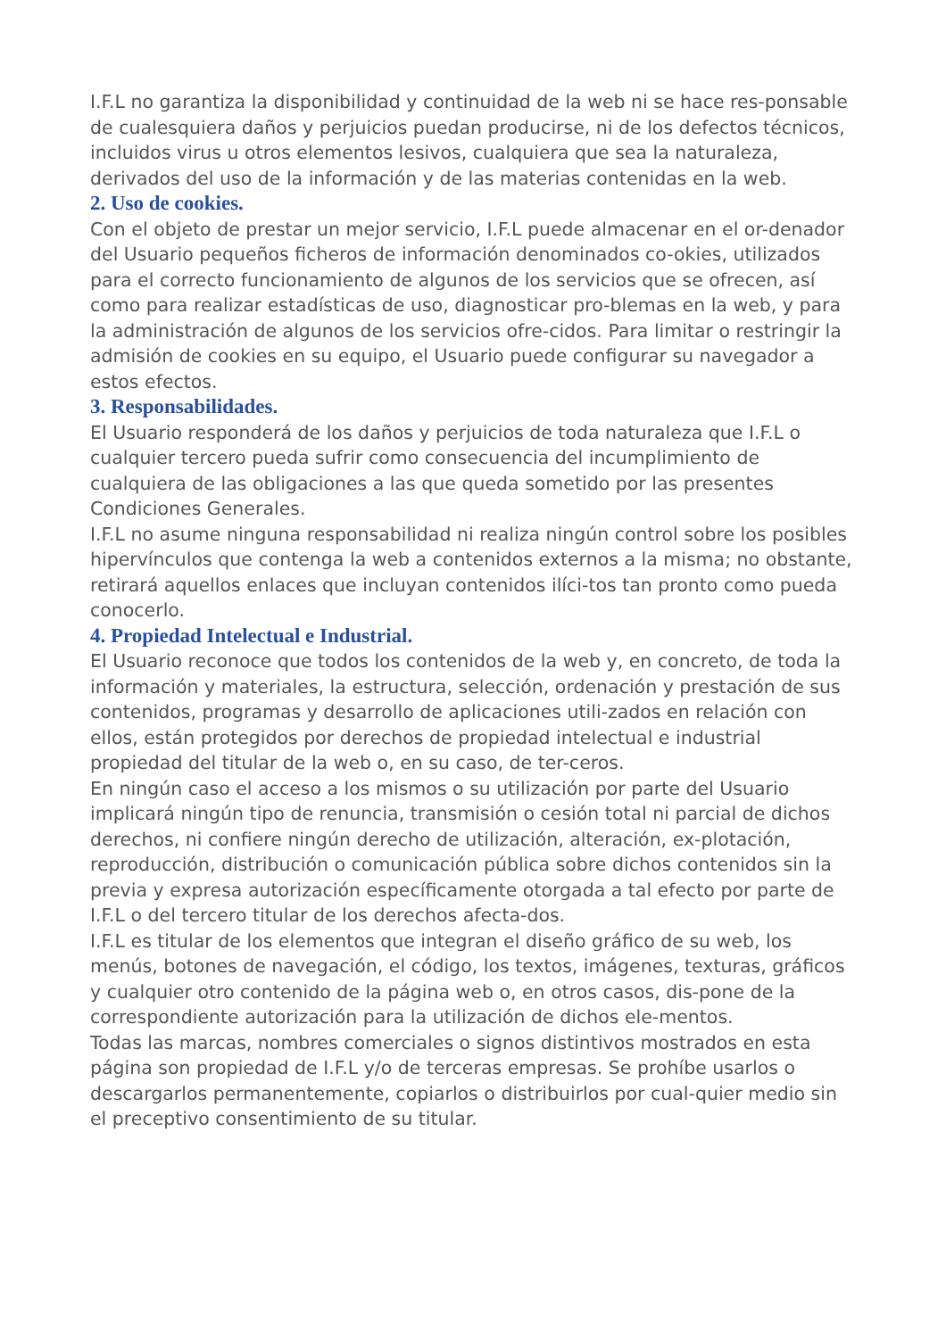I.F.L no garantiza la disponibilidad y continuidad de la web ni se hace res-ponsable de cualesquiera daños y perjuicios puedan producirse, ni de los defectos técnicos, incluidos virus u otros elementos lesivos, cualquiera que sea la naturaleza, derivados del uso de la información y de las materias contenidas en la web.
2. Uso de cookies.
Con el objeto de prestar un mejor servicio, I.F.L puede almacenar en el or-denador del Usuario pequeños ficheros de información denominados co-okies, utilizados para el correcto funcionamiento de algunos de los servicios que se ofrecen, así como para realizar estadísticas de uso, diagnosticar pro-blemas en la web, y para la administración de algunos de los servicios ofre-cidos. Para limitar o restringir la admisión de cookies en su equipo, el Usuario puede configurar su navegador a estos efectos.
3. Responsabilidades.
El Usuario responderá de los daños y perjuicios de toda naturaleza que I.F.L o cualquier tercero pueda sufrir como consecuencia del incumplimiento de cualquiera de las obligaciones a las que queda sometido por las presentes Condiciones Generales.
I.F.L no asume ninguna responsabilidad ni realiza ningún control sobre los posibles hipervínculos que contenga la web a contenidos externos a la misma; no obstante, retirará aquellos enlaces que incluyan contenidos ilíci-tos tan pronto como pueda conocerlo.
4. Propiedad Intelectual e Industrial.
El Usuario reconoce que todos los contenidos de la web y, en concreto, de toda la información y materiales, la estructura, selección, ordenación y prestación de sus contenidos, programas y desarrollo de aplicaciones utili-zados en relación con ellos, están protegidos por derechos de propiedad intelectual e industrial propiedad del titular de la web o, en su caso, de ter-ceros.
En ningún caso el acceso a los mismos o su utilización por parte del Usuario implicará ningún tipo de renuncia, transmisión o cesión total ni parcial de dichos derechos, ni confiere ningún derecho de utilización, alteración, ex-plotación, reproducción, distribución o comunicación pública sobre dichos contenidos sin la previa y expresa autorización específicamente otorgada a tal efecto por parte de I.F.L o del tercero titular de los derechos afecta-dos.
I.F.L es titular de los elementos que integran el diseño gráfico de su web, los menús, botones de navegación, el código, los textos, imágenes, texturas, gráficos y cualquier otro contenido de la página web o, en otros casos, dis-pone de la correspondiente autorización para la utilización de dichos ele-mentos.
Todas las marcas, nombres comerciales o signos distintivos mostrados en esta página son propiedad de I.F.L y/o de terceras empresas. Se prohíbe usarlos o descargarlos permanentemente, copiarlos o distribuirlos por cual-quier medio sin el preceptivo consentimiento de su titular.